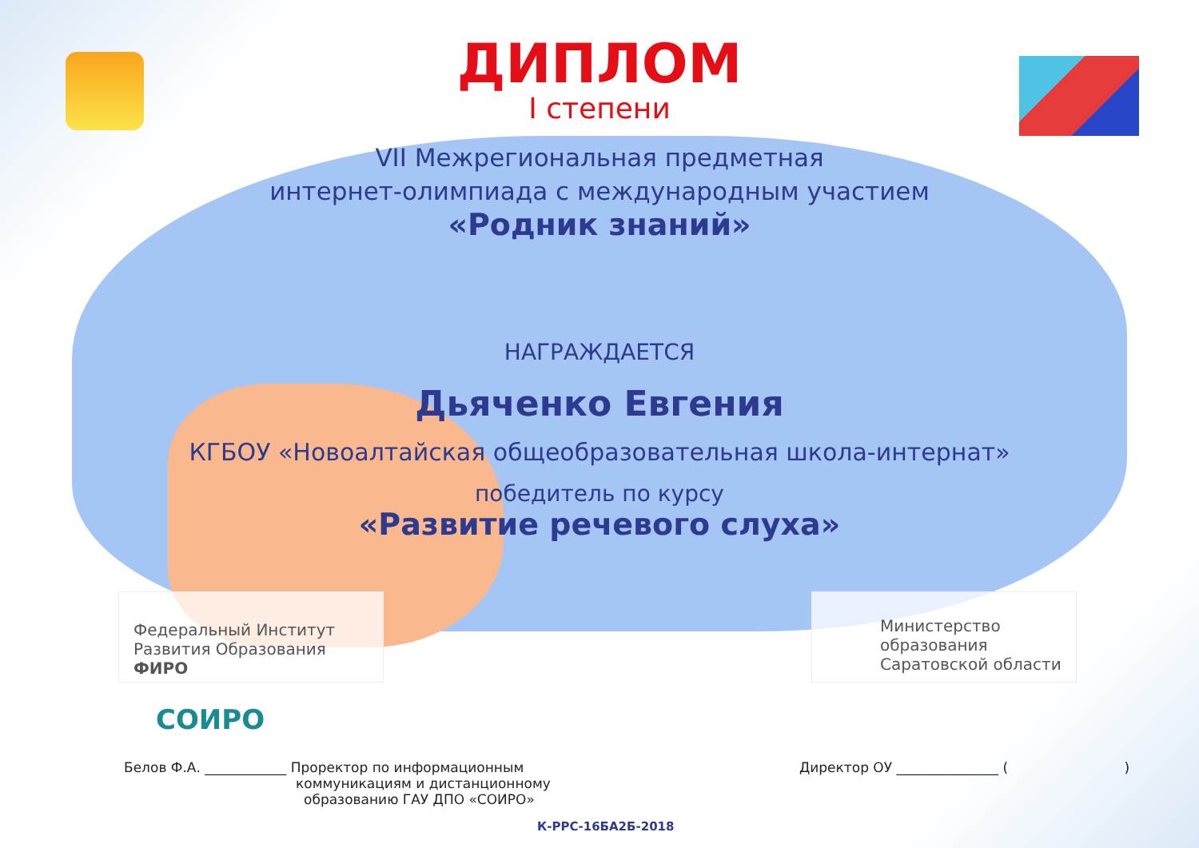ДИПЛОМ
I степени
VII Межрегиональная предметная
интернет-олимпиада с международным участием
«Родник знаний»
НАГРАЖДАЕТСЯ
Дьяченко Евгения
КГБОУ «Новоалтайская общеобразовательная школа-интернат»
победитель по курсу
«Развитие речевого слуха»
Федеральный Институт
Развития Образования ФИРО
Министерство образования
Саратовской области
СОИРО
Белов Ф.А. ____________ Проректор по информационным
коммуникациям и дистанционному
образованию ГАУ ДПО «СОИРО»
Директор ОУ _______________ ( )
К-РРС-16БА2Б-2018